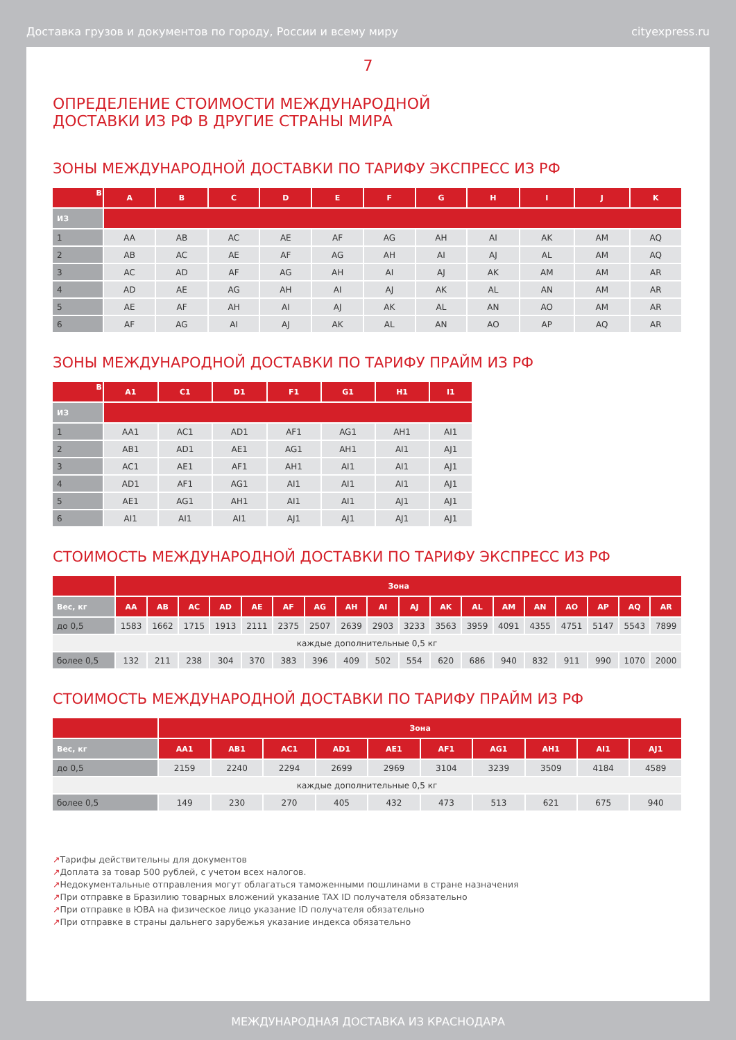Доставка грузов и документов по городу, России и всему миру cityexpress.ru
7
ОПРЕДЕЛЕНИЕ СТОИМОСТИ МЕЖДУНАРОДНОЙ
ДОСТАВКИ ИЗ РФ В ДРУГИЕ СТРАНЫ МИРА
ЗОНЫ МЕЖДУНАРОДНОЙ ДОСТАВКИ ПО ТАРИФУ ЭКСПРЕСС ИЗ РФ
| В | A | B | C | D | E | F | G | H | I | J | K |
| --- | --- | --- | --- | --- | --- | --- | --- | --- | --- | --- | --- |
| ИЗ | | | | | | | | | | | |
| 1 | AA | AB | AC | AE | AF | AG | AH | AI | AK | AM | AQ |
| 2 | AB | AC | AE | AF | AG | AH | AI | AJ | AL | AM | AQ |
| 3 | AC | AD | AF | AG | AH | AI | AJ | AK | AM | AM | AR |
| 4 | AD | AE | AG | AH | AI | AJ | AK | AL | AN | AM | AR |
| 5 | AE | AF | AH | AI | AJ | AK | AL | AN | AO | AM | AR |
| 6 | AF | AG | AI | AJ | AK | AL | AN | AO | AP | AQ | AR |
ЗОНЫ МЕЖДУНАРОДНОЙ ДОСТАВКИ ПО ТАРИФУ ПРАЙМ ИЗ РФ
| В | A1 | C1 | D1 | F1 | G1 | H1 | I1 |
| --- | --- | --- | --- | --- | --- | --- | --- |
| ИЗ | | | | | | | |
| 1 | AA1 | AC1 | AD1 | AF1 | AG1 | AH1 | AI1 |
| 2 | AB1 | AD1 | AE1 | AG1 | AH1 | AI1 | AJ1 |
| 3 | AC1 | AE1 | AF1 | AH1 | AI1 | AI1 | AJ1 |
| 4 | AD1 | AF1 | AG1 | AI1 | AI1 | AI1 | AJ1 |
| 5 | AE1 | AG1 | AH1 | AI1 | AI1 | AJ1 | AJ1 |
| 6 | AI1 | AI1 | AI1 | AJ1 | AJ1 | AJ1 | AJ1 |
СТОИМОСТЬ МЕЖДУНАРОДНОЙ ДОСТАВКИ ПО ТАРИФУ ЭКСПРЕСС ИЗ РФ
| | Зона | | | | | | | | | | | | | | | | | |
| --- | --- | --- | --- | --- | --- | --- | --- | --- | --- | --- | --- | --- | --- | --- | --- | --- | --- | --- |
| Вес, кг | AA | AB | AC | AD | AE | AF | AG | AH | AI | AJ | AK | AL | AM | AN | AO | AP | AQ | AR |
| до 0,5 | 1583 | 1662 | 1715 | 1913 | 2111 | 2375 | 2507 | 2639 | 2903 | 3233 | 3563 | 3959 | 4091 | 4355 | 4751 | 5147 | 5543 | 7899 |
| каждые дополнительные 0,5 кг | | | | | | | | | | | | | | | | | | |
| более 0,5 | 132 | 211 | 238 | 304 | 370 | 383 | 396 | 409 | 502 | 554 | 620 | 686 | 940 | 832 | 911 | 990 | 1070 | 2000 |
СТОИМОСТЬ МЕЖДУНАРОДНОЙ ДОСТАВКИ ПО ТАРИФУ ПРАЙМ ИЗ РФ
| | Зона | | | | | | | | | |
| --- | --- | --- | --- | --- | --- | --- | --- | --- | --- | --- |
| Вес, кг | AA1 | AB1 | AC1 | AD1 | AE1 | AF1 | AG1 | AH1 | AI1 | AJ1 |
| до 0,5 | 2159 | 2240 | 2294 | 2699 | 2969 | 3104 | 3239 | 3509 | 4184 | 4589 |
| каждые дополнительные 0,5 кг | | | | | | | | | | |
| более 0,5 | 149 | 230 | 270 | 405 | 432 | 473 | 513 | 621 | 675 | 940 |
↗Тарифы действительны для документов
↗Доплата за товар 500 рублей, с учетом всех налогов.
↗Недокументальные отправления могут облагаться таможенными пошлинами в стране назначения
↗При отправке в Бразилию товарных вложений указание TAX ID получателя обязательно
↗При отправке в ЮВА на физическое лицо указание ID получателя обязательно
↗При отправке в страны дальнего зарубежья указание индекса обязательно
МЕЖДУНАРОДНАЯ ДОСТАВКА ИЗ КРАСНОДАРА